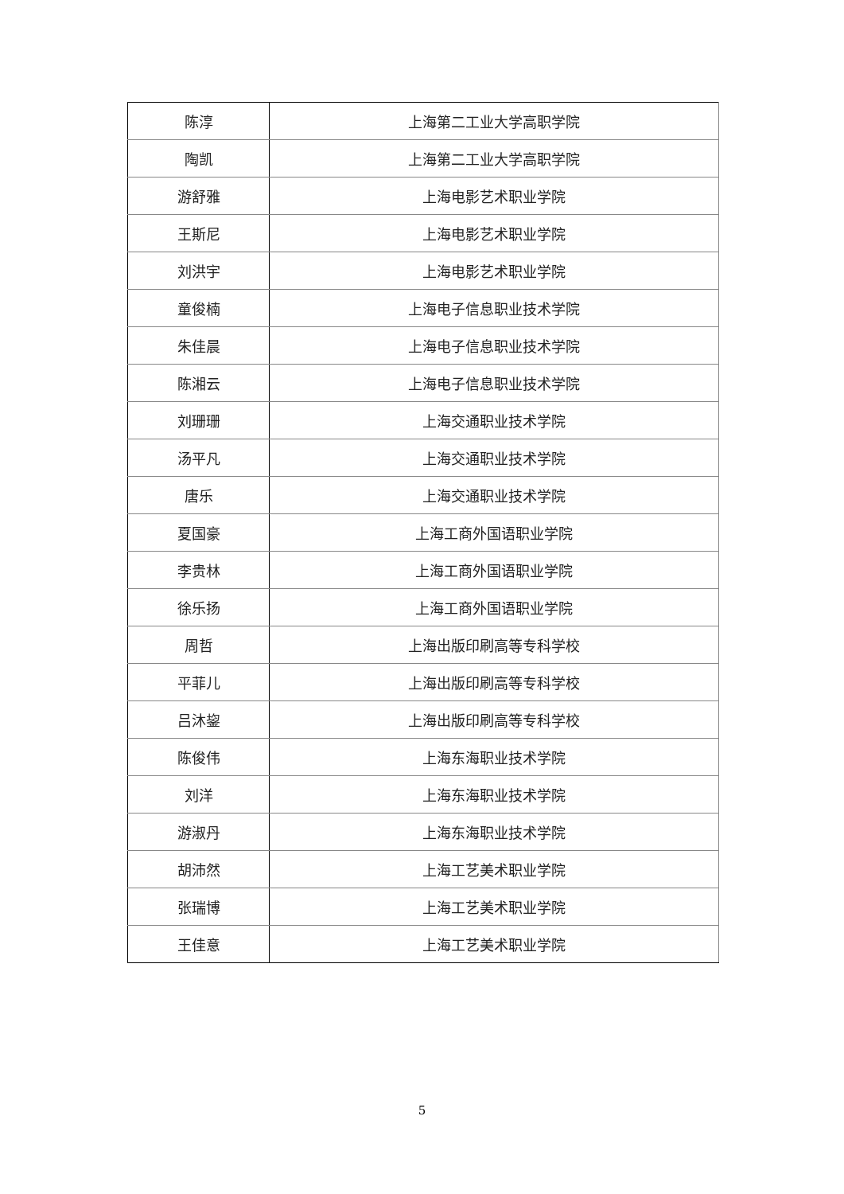| 陈淳 | 上海第二工业大学高职学院 |
| 陶凯 | 上海第二工业大学高职学院 |
| 游舒雅 | 上海电影艺术职业学院 |
| 王斯尼 | 上海电影艺术职业学院 |
| 刘洪宇 | 上海电影艺术职业学院 |
| 童俊楠 | 上海电子信息职业技术学院 |
| 朱佳晨 | 上海电子信息职业技术学院 |
| 陈湘云 | 上海电子信息职业技术学院 |
| 刘珊珊 | 上海交通职业技术学院 |
| 汤平凡 | 上海交通职业技术学院 |
| 唐乐 | 上海交通职业技术学院 |
| 夏国豪 | 上海工商外国语职业学院 |
| 李贵林 | 上海工商外国语职业学院 |
| 徐乐扬 | 上海工商外国语职业学院 |
| 周哲 | 上海出版印刷高等专科学校 |
| 平菲儿 | 上海出版印刷高等专科学校 |
| 吕沐鋆 | 上海出版印刷高等专科学校 |
| 陈俊伟 | 上海东海职业技术学院 |
| 刘洋 | 上海东海职业技术学院 |
| 游淑丹 | 上海东海职业技术学院 |
| 胡沛然 | 上海工艺美术职业学院 |
| 张瑞博 | 上海工艺美术职业学院 |
| 王佳意 | 上海工艺美术职业学院 |
5